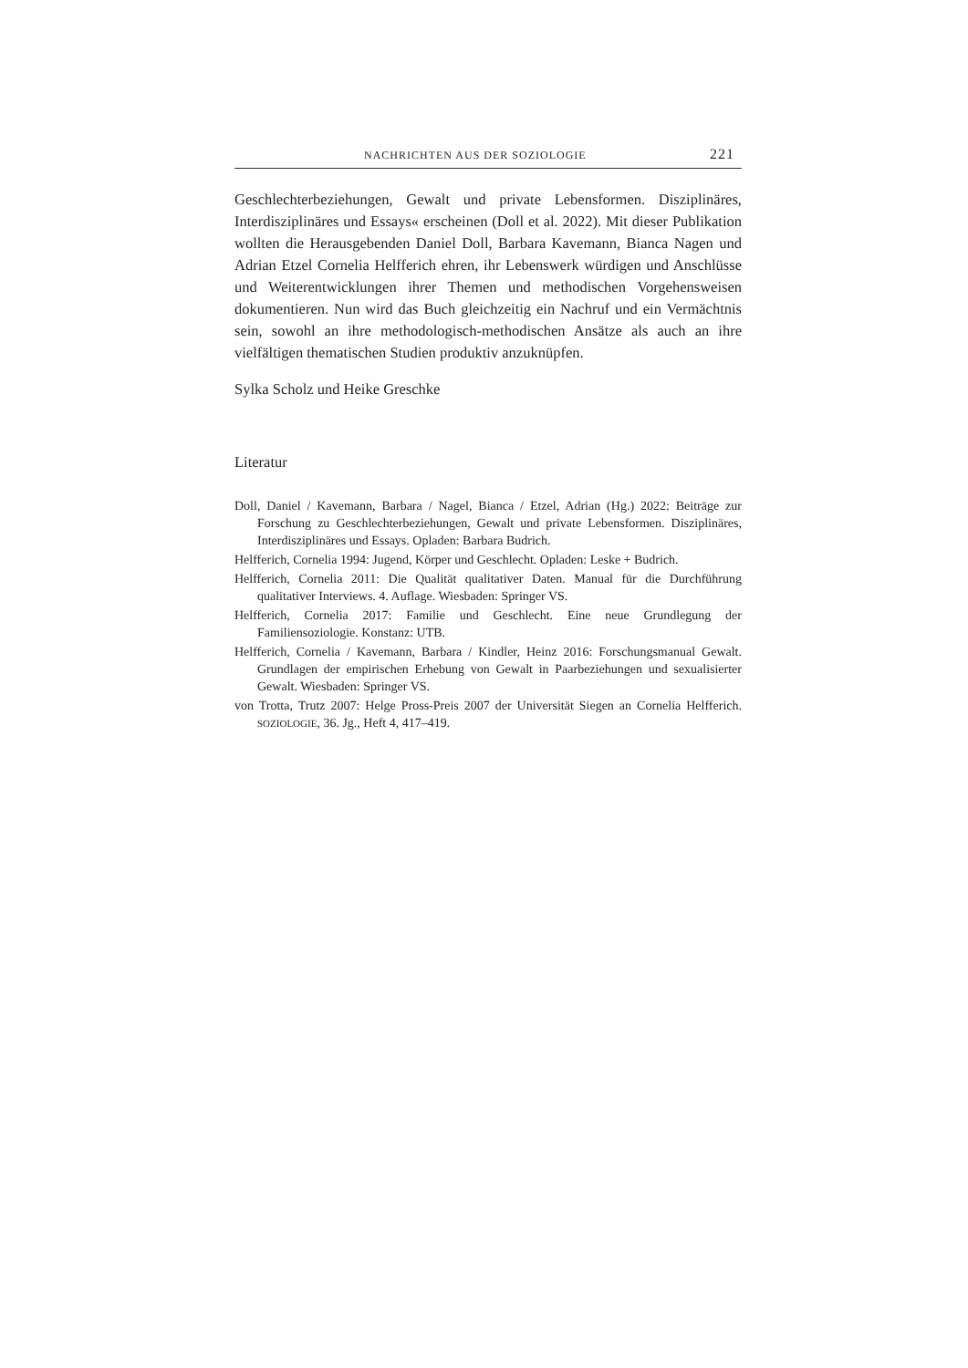NACHRICHTEN AUS DER SOZIOLOGIE 221
Geschlechterbeziehungen, Gewalt und private Lebensformen. Disziplinäres, Interdisziplinäres und Essays« erscheinen (Doll et al. 2022). Mit dieser Publikation wollten die Herausgebenden Daniel Doll, Barbara Kavemann, Bianca Nagen und Adrian Etzel Cornelia Helfferich ehren, ihr Lebenswerk würdigen und Anschlüsse und Weiterentwicklungen ihrer Themen und methodischen Vorgehensweisen dokumentieren. Nun wird das Buch gleichzeitig ein Nachruf und ein Vermächtnis sein, sowohl an ihre methodologisch-methodischen Ansätze als auch an ihre vielfältigen thematischen Studien produktiv anzuknüpfen.
Sylka Scholz und Heike Greschke
Literatur
Doll, Daniel / Kavemann, Barbara / Nagel, Bianca / Etzel, Adrian (Hg.) 2022: Beiträge zur Forschung zu Geschlechterbeziehungen, Gewalt und private Lebensformen. Disziplinäres, Interdisziplinäres und Essays. Opladen: Barbara Budrich.
Helfferich, Cornelia 1994: Jugend, Körper und Geschlecht. Opladen: Leske + Budrich.
Helfferich, Cornelia 2011: Die Qualität qualitativer Daten. Manual für die Durchführung qualitativer Interviews. 4. Auflage. Wiesbaden: Springer VS.
Helfferich, Cornelia 2017: Familie und Geschlecht. Eine neue Grundlegung der Familiensoziologie. Konstanz: UTB.
Helfferich, Cornelia / Kavemann, Barbara / Kindler, Heinz 2016: Forschungsmanual Gewalt. Grundlagen der empirischen Erhebung von Gewalt in Paarbeziehungen und sexualisierter Gewalt. Wiesbaden: Springer VS.
von Trotta, Trutz 2007: Helge Pross-Preis 2007 der Universität Siegen an Cornelia Helfferich. SOZIOLOGIE, 36. Jg., Heft 4, 417–419.